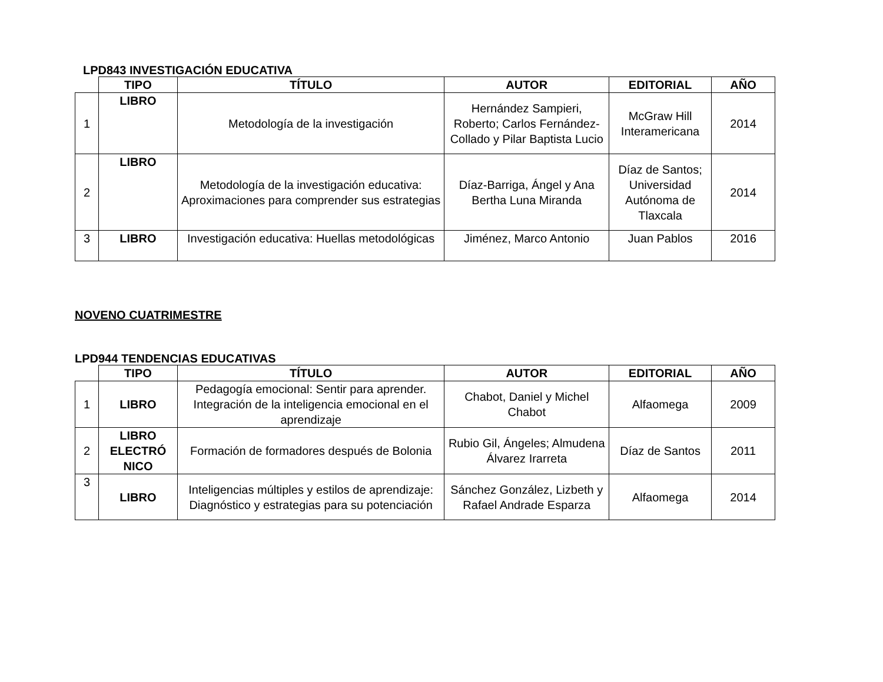LPD843 INVESTIGACIÓN EDUCATIVA
| | TIPO | TÍTULO | AUTOR | EDITORIAL | AÑO |
| --- | --- | --- | --- | --- | --- |
| 1 | LIBRO | Metodología de la investigación | Hernández Sampieri, Roberto; Carlos Fernández-Collado y Pilar Baptista Lucio | McGraw Hill Interamericana | 2014 |
| 2 | LIBRO | Metodología de la investigación educativa: Aproximaciones para comprender sus estrategias | Díaz-Barriga, Ángel y Ana Bertha Luna Miranda | Díaz de Santos; Universidad Autónoma de Tlaxcala | 2014 |
| 3 | LIBRO | Investigación educativa: Huellas metodológicas | Jiménez, Marco Antonio | Juan Pablos | 2016 |
NOVENO CUATRIMESTRE
LPD944 TENDENCIAS EDUCATIVAS
| | TIPO | TÍTULO | AUTOR | EDITORIAL | AÑO |
| --- | --- | --- | --- | --- | --- |
| 1 | LIBRO | Pedagogía emocional: Sentir para aprender. Integración de la inteligencia emocional en el aprendizaje | Chabot, Daniel y Michel Chabot | Alfaomega | 2009 |
| 2 | LIBRO ELECTRÓ NICO | Formación de formadores después de Bolonia | Rubio Gil, Ángeles; Almudena Álvarez Irarreta | Díaz de Santos | 2011 |
| 3 | LIBRO | Inteligencias múltiples y estilos de aprendizaje: Diagnóstico y estrategias para su potenciación | Sánchez González, Lizbeth y Rafael Andrade Esparza | Alfaomega | 2014 |